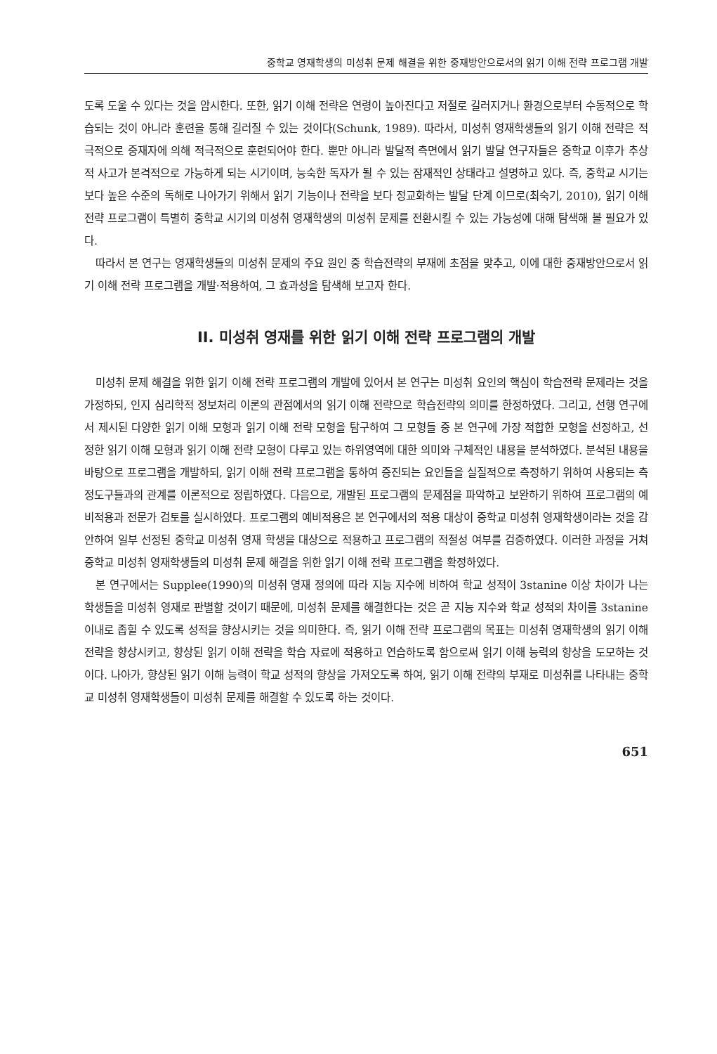중학교 영재학생의 미성취 문제 해결을 위한 중재방안으로서의 읽기 이해 전략 프로그램 개발
도록 도울 수 있다는 것을 암시한다. 또한, 읽기 이해 전략은 연령이 높아진다고 저절로 길러지거나 환경으로부터 수동적으로 학습되는 것이 아니라 훈련을 통해 길러질 수 있는 것이다(Schunk, 1989). 따라서, 미성취 영재학생들의 읽기 이해 전략은 적극적으로 중재자에 의해 적극적으로 훈련되어야 한다. 뿐만 아니라 발달적 측면에서 읽기 발달 연구자들은 중학교 이후가 추상적 사고가 본격적으로 가능하게 되는 시기이며, 능숙한 독자가 될 수 있는 잠재적인 상태라고 설명하고 있다. 즉, 중학교 시기는 보다 높은 수준의 독해로 나아가기 위해서 읽기 기능이나 전략을 보다 정교화하는 발달 단계 이므로(최숙기, 2010), 읽기 이해 전략 프로그램이 특별히 중학교 시기의 미성취 영재학생의 미성취 문제를 전환시킬 수 있는 가능성에 대해 탐색해 볼 필요가 있다.
따라서 본 연구는 영재학생들의 미성취 문제의 주요 원인 중 학습전략의 부재에 초점을 맞추고, 이에 대한 중재방안으로서 읽기 이해 전략 프로그램을 개발·적용하여, 그 효과성을 탐색해 보고자 한다.
II. 미성취 영재를 위한 읽기 이해 전략 프로그램의 개발
미성취 문제 해결을 위한 읽기 이해 전략 프로그램의 개발에 있어서 본 연구는 미성취 요인의 핵심이 학습전략 문제라는 것을 가정하되, 인지 심리학적 정보처리 이론의 관점에서의 읽기 이해 전략으로 학습전략의 의미를 한정하였다. 그리고, 선행 연구에서 제시된 다양한 읽기 이해 모형과 읽기 이해 전략 모형을 탐구하여 그 모형들 중 본 연구에 가장 적합한 모형을 선정하고, 선정한 읽기 이해 모형과 읽기 이해 전략 모형이 다루고 있는 하위영역에 대한 의미와 구체적인 내용을 분석하였다. 분석된 내용을 바탕으로 프로그램을 개발하되, 읽기 이해 전략 프로그램을 통하여 증진되는 요인들을 실질적으로 측정하기 위하여 사용되는 측정도구들과의 관계를 이론적으로 정립하였다. 다음으로, 개발된 프로그램의 문제점을 파악하고 보완하기 위하여 프로그램의 예비적용과 전문가 검토를 실시하였다. 프로그램의 예비적용은 본 연구에서의 적용 대상이 중학교 미성취 영재학생이라는 것을 감안하여 일부 선정된 중학교 미성취 영재 학생을 대상으로 적용하고 프로그램의 적절성 여부를 검증하였다. 이러한 과정을 거쳐 중학교 미성취 영재학생들의 미성취 문제 해결을 위한 읽기 이해 전략 프로그램을 확정하였다.
본 연구에서는 Supplee(1990)의 미성취 영재 정의에 따라 지능 지수에 비하여 학교 성적이 3stanine 이상 차이가 나는 학생들을 미성취 영재로 판별할 것이기 때문에, 미성취 문제를 해결한다는 것은 곧 지능 지수와 학교 성적의 차이를 3stanine 이내로 좁힐 수 있도록 성적을 향상시키는 것을 의미한다. 즉, 읽기 이해 전략 프로그램의 목표는 미성취 영재학생의 읽기 이해 전략을 향상시키고, 향상된 읽기 이해 전략을 학습 자료에 적용하고 연습하도록 함으로써 읽기 이해 능력의 향상을 도모하는 것이다. 나아가, 향상된 읽기 이해 능력이 학교 성적의 향상을 가져오도록 하여, 읽기 이해 전략의 부재로 미성취를 나타내는 중학교 미성취 영재학생들이 미성취 문제를 해결할 수 있도록 하는 것이다.
651